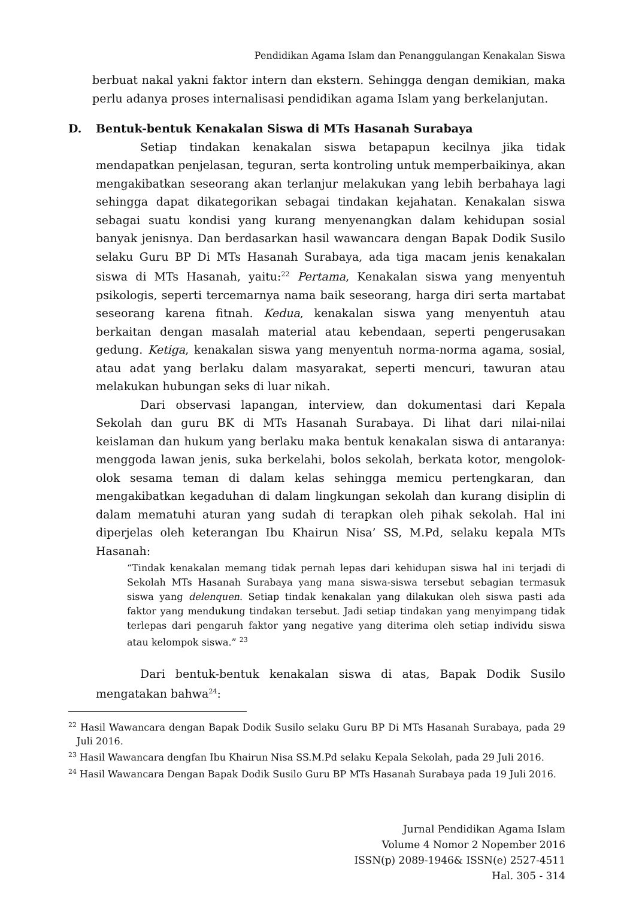Pendidikan Agama Islam dan Penanggulangan Kenakalan Siswa
berbuat nakal yakni faktor intern dan ekstern. Sehingga dengan demikian, maka perlu adanya proses internalisasi pendidikan agama Islam yang berkelanjutan.
D. Bentuk-bentuk Kenakalan Siswa di MTs Hasanah Surabaya
Setiap tindakan kenakalan siswa betapapun kecilnya jika tidak mendapatkan penjelasan, teguran, serta kontroling untuk memperbaikinya, akan mengakibatkan seseorang akan terlanjur melakukan yang lebih berbahaya lagi sehingga dapat dikategorikan sebagai tindakan kejahatan. Kenakalan siswa sebagai suatu kondisi yang kurang menyenangkan dalam kehidupan sosial banyak jenisnya. Dan berdasarkan hasil wawancara dengan Bapak Dodik Susilo selaku Guru BP Di MTs Hasanah Surabaya, ada tiga macam jenis kenakalan siswa di MTs Hasanah, yaitu:<sup>22</sup> Pertama, Kenakalan siswa yang menyentuh psikologis, seperti tercemarnya nama baik seseorang, harga diri serta martabat seseorang karena fitnah. Kedua, kenakalan siswa yang menyentuh atau berkaitan dengan masalah material atau kebendaan, seperti pengerusakan gedung. Ketiga, kenakalan siswa yang menyentuh norma-norma agama, sosial, atau adat yang berlaku dalam masyarakat, seperti mencuri, tawuran atau melakukan hubungan seks di luar nikah.
Dari observasi lapangan, interview, dan dokumentasi dari Kepala Sekolah dan guru BK di MTs Hasanah Surabaya. Di lihat dari nilai-nilai keislaman dan hukum yang berlaku maka bentuk kenakalan siswa di antaranya: menggoda lawan jenis, suka berkelahi, bolos sekolah, berkata kotor, mengolok-olok sesama teman di dalam kelas sehingga memicu pertengkaran, dan mengakibatkan kegaduhan di dalam lingkungan sekolah dan kurang disiplin di dalam mematuhi aturan yang sudah di terapkan oleh pihak sekolah. Hal ini diperjelas oleh keterangan Ibu Khairun Nisa’ SS, M.Pd, selaku kepala MTs Hasanah:
“Tindak kenakalan memang tidak pernah lepas dari kehidupan siswa hal ini terjadi di Sekolah MTs Hasanah Surabaya yang mana siswa-siswa tersebut sebagian termasuk siswa yang delenquen. Setiap tindak kenakalan yang dilakukan oleh siswa pasti ada faktor yang mendukung tindakan tersebut. Jadi setiap tindakan yang menyimpang tidak terlepas dari pengaruh faktor yang negative yang diterima oleh setiap individu siswa atau kelompok siswa.” <sup>23</sup>
Dari bentuk-bentuk kenakalan siswa di atas, Bapak Dodik Susilo mengatakan bahwa<sup>24</sup>:
<sup>22</sup> Hasil Wawancara dengan Bapak Dodik Susilo selaku Guru BP Di MTs Hasanah Surabaya, pada 29 Juli 2016.
<sup>23</sup> Hasil Wawancara dengfan Ibu Khairun Nisa SS.M.Pd selaku Kepala Sekolah, pada 29 Juli 2016.
<sup>24</sup> Hasil Wawancara Dengan Bapak Dodik Susilo Guru BP MTs Hasanah Surabaya pada 19 Juli 2016.
Jurnal Pendidikan Agama Islam
Volume 4 Nomor 2 Nopember 2016
ISSN(p) 2089-1946& ISSN(e) 2527-4511
Hal. 305 - 314